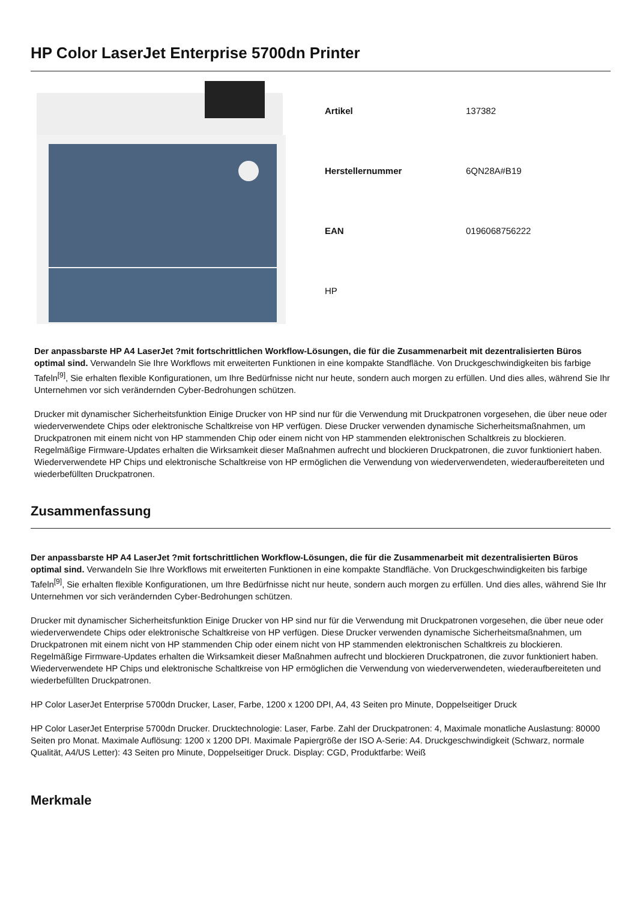HP Color LaserJet Enterprise 5700dn Printer
| Artikel | 137382 |
| Herstellernummer | 6QN28A#B19 |
| EAN | 0196068756222 |
| HP | |
Der anpassbarste HP A4 LaserJet ?mit fortschrittlichen Workflow-Lösungen, die für die Zusammenarbeit mit dezentralisierten Büros optimal sind. Verwandeln Sie Ihre Workflows mit erweiterten Funktionen in eine kompakte Standfläche. Von Druckgeschwindigkeiten bis farbige Tafeln<sup>[9]</sup>, Sie erhalten flexible Konfigurationen, um Ihre Bedürfnisse nicht nur heute, sondern auch morgen zu erfüllen. Und dies alles, während Sie Ihr Unternehmen vor sich verändernden Cyber-Bedrohungen schützen.
Drucker mit dynamischer Sicherheitsfunktion Einige Drucker von HP sind nur für die Verwendung mit Druckpatronen vorgesehen, die über neue oder wiederverwendete Chips oder elektronische Schaltkreise von HP verfügen. Diese Drucker verwenden dynamische Sicherheitsmaßnahmen, um Druckpatronen mit einem nicht von HP stammenden Chip oder einem nicht von HP stammenden elektronischen Schaltkreis zu blockieren. Regelmäßige Firmware-Updates erhalten die Wirksamkeit dieser Maßnahmen aufrecht und blockieren Druckpatronen, die zuvor funktioniert haben. Wiederverwendete HP Chips und elektronische Schaltkreise von HP ermöglichen die Verwendung von wiederverwendeten, wiederaufbereiteten und wiederbefüllten Druckpatronen.
Zusammenfassung
Der anpassbarste HP A4 LaserJet ?mit fortschrittlichen Workflow-Lösungen, die für die Zusammenarbeit mit dezentralisierten Büros optimal sind. Verwandeln Sie Ihre Workflows mit erweiterten Funktionen in eine kompakte Standfläche. Von Druckgeschwindigkeiten bis farbige Tafeln<sup>[9]</sup>, Sie erhalten flexible Konfigurationen, um Ihre Bedürfnisse nicht nur heute, sondern auch morgen zu erfüllen. Und dies alles, während Sie Ihr Unternehmen vor sich verändernden Cyber-Bedrohungen schützen.
Drucker mit dynamischer Sicherheitsfunktion Einige Drucker von HP sind nur für die Verwendung mit Druckpatronen vorgesehen, die über neue oder wiederverwendete Chips oder elektronische Schaltkreise von HP verfügen. Diese Drucker verwenden dynamische Sicherheitsmaßnahmen, um Druckpatronen mit einem nicht von HP stammenden Chip oder einem nicht von HP stammenden elektronischen Schaltkreis zu blockieren. Regelmäßige Firmware-Updates erhalten die Wirksamkeit dieser Maßnahmen aufrecht und blockieren Druckpatronen, die zuvor funktioniert haben. Wiederverwendete HP Chips und elektronische Schaltkreise von HP ermöglichen die Verwendung von wiederverwendeten, wiederaufbereiteten und wiederbefüllten Druckpatronen.
HP Color LaserJet Enterprise 5700dn Drucker, Laser, Farbe, 1200 x 1200 DPI, A4, 43 Seiten pro Minute, Doppelseitiger Druck
HP Color LaserJet Enterprise 5700dn Drucker. Drucktechnologie: Laser, Farbe. Zahl der Druckpatronen: 4, Maximale monatliche Auslastung: 80000 Seiten pro Monat. Maximale Auflösung: 1200 x 1200 DPI. Maximale Papiergröße der ISO A-Serie: A4. Druckgeschwindigkeit (Schwarz, normale Qualität, A4/US Letter): 43 Seiten pro Minute, Doppelseitiger Druck. Display: CGD, Produktfarbe: Weiß
Merkmale